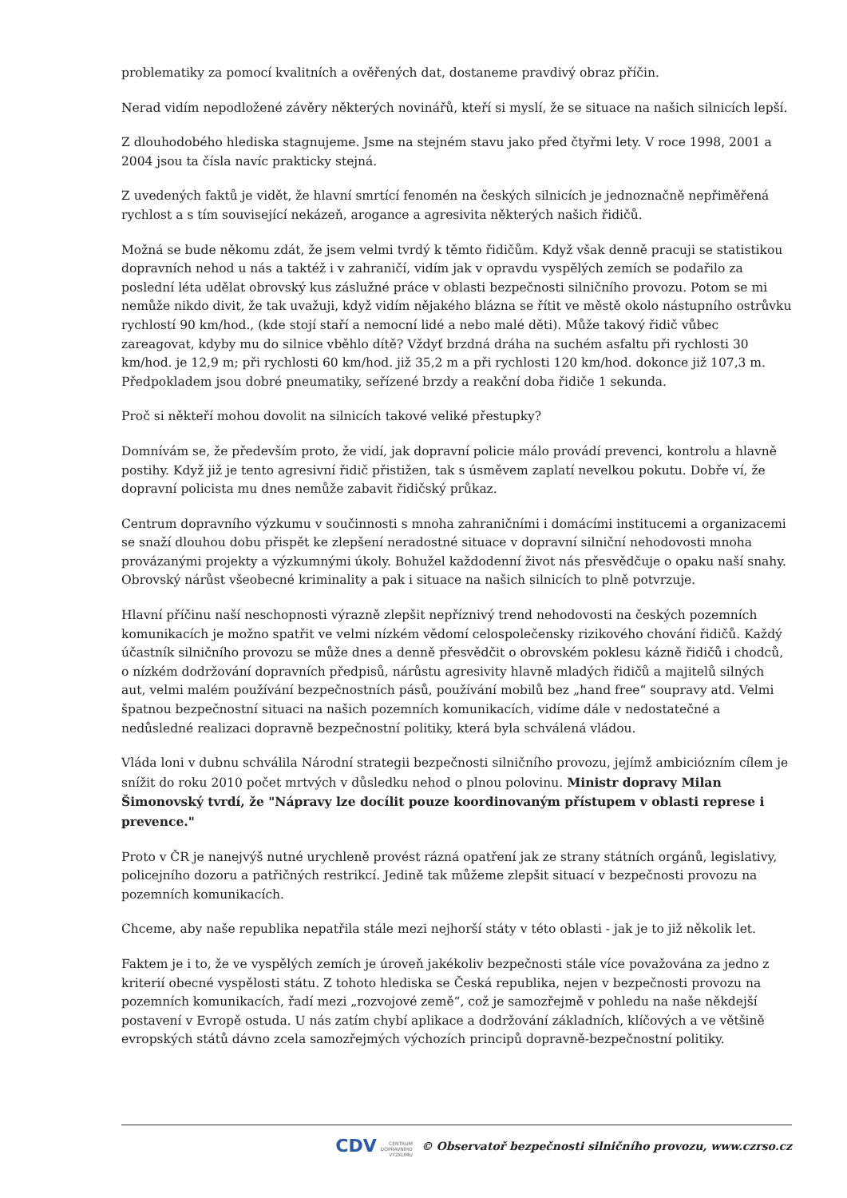problematiky za pomocí kvalitních a ověřených dat, dostaneme pravdivý obraz příčin.
Nerad vidím nepodložené závěry některých novinářů, kteří si myslí, že se situace na našich silnicích lepší.
Z dlouhodobého hlediska stagnujeme. Jsme na stejném stavu jako před čtyřmi lety. V roce 1998, 2001 a 2004 jsou ta čísla navíc prakticky stejná.
Z uvedených faktů je vidět, že hlavní smrtící fenomén na českých silnicích je jednoznačně nepřiměřená rychlost a s tím související nekázeň, arogance a agresivita některých našich řidičů.
Možná se bude někomu zdát, že jsem velmi tvrdý k těmto řidičům. Když však denně pracuji se statistikou dopravních nehod u nás a taktéž i v zahraničí, vidím jak v opravdu vyspělých zemích se podařilo za poslední léta udělat obrovský kus záslužné práce v oblasti bezpečnosti silničního provozu. Potom se mi nemůže nikdo divit, že tak uvažuji, když vidím nějakého blázna se řítit ve městě okolo nástupního ostrůvku rychlostí 90 km/hod., (kde stojí staří a nemocní lidé a nebo malé děti). Může takový řidič vůbec zareagovat, kdyby mu do silnice vběhlo dítě? Vždyť brzdná dráha na suchém asfaltu při rychlosti 30 km/hod. je 12,9 m; při rychlosti 60 km/hod. již 35,2 m a při rychlosti 120 km/hod. dokonce již 107,3 m. Předpokladem jsou dobré pneumatiky, seřízené brzdy a reakční doba řidiče 1 sekunda.
Proč si někteří mohou dovolit na silnicích takové veliké přestupky?
Domnívám se, že především proto, že vidí, jak dopravní policie málo provádí prevenci, kontrolu a hlavně postihy. Když již je tento agresivní řidič přistižen, tak s úsměvem zaplatí nevelkou pokutu. Dobře ví, že dopravní policista mu dnes nemůže zabavit řidičský průkaz.
Centrum dopravního výzkumu v součinnosti s mnoha zahraničními i domácími institucemi a organizacemi se snaží dlouhou dobu přispět ke zlepšení neradostné situace v dopravní silniční nehodovosti mnoha provázanými projekty a výzkumnými úkoly. Bohužel každodenní život nás přesvědčuje o opaku naší snahy. Obrovský nárůst všeobecné kriminality a pak i situace na našich silnicích to plně potvrzuje.
Hlavní příčinu naší neschopnosti výrazně zlepšit nepříznivý trend nehodovosti na českých pozemních komunikacích je možno spatřit ve velmi nízkém vědomí celospolečensky rizikového chování řidičů. Každý účastník silničního provozu se může dnes a denně přesvědčit o obrovském poklesu kázně řidičů i chodců, o nízkém dodržování dopravních předpisů, nárůstu agresivity hlavně mladých řidičů a majitelů silných aut, velmi malém používání bezpečnostních pásů, používání mobilů bez „hand free“ soupravy atd. Velmi špatnou bezpečnostní situaci na našich pozemních komunikacích, vidíme dále v nedostatečné a nedůsledné realizaci dopravně bezpečnostní politiky, která byla schválená vládou.
Vláda loni v dubnu schválila Národní strategii bezpečnosti silničního provozu, jejímž ambiciózním cílem je snížit do roku 2010 počet mrtvých v důsledku nehod o plnou polovinu. Ministr dopravy Milan Šimonovský tvrdí, že "Nápravy lze docílit pouze koordinovaným přístupem v oblasti represe i prevence."
Proto v ČR je nanejvýš nutné urychleně provést rázná opatření jak ze strany státních orgánů, legislativy, policejního dozoru a patřičných restrikcí. Jedině tak můžeme zlepšit situací v bezpečnosti provozu na pozemních komunikacích.
Chceme, aby naše republika nepatřila stále mezi nejhorší státy v této oblasti - jak je to již několik let.
Faktem je i to, že ve vyspělých zemích je úroveň jakékoliv bezpečnosti stále více považována za jedno z kriterií obecné vyspělosti státu. Z tohoto hlediska se Česká republika, nejen v bezpečnosti provozu na pozemních komunikacích, řadí mezi „rozvojové země“, což je samozřejmě v pohledu na naše někdejší postavení v Evropě ostuda. U nás zatím chybí aplikace a dodržování základních, klíčových a ve většině evropských států dávno zcela samozřejmých výchozích principů dopravně-bezpečnostní politiky.
CDV CENTRUM
DOPRAVNÍHO
VÝZKUMU © Observatoř bezpečnosti silničního provozu, www.czrso.cz